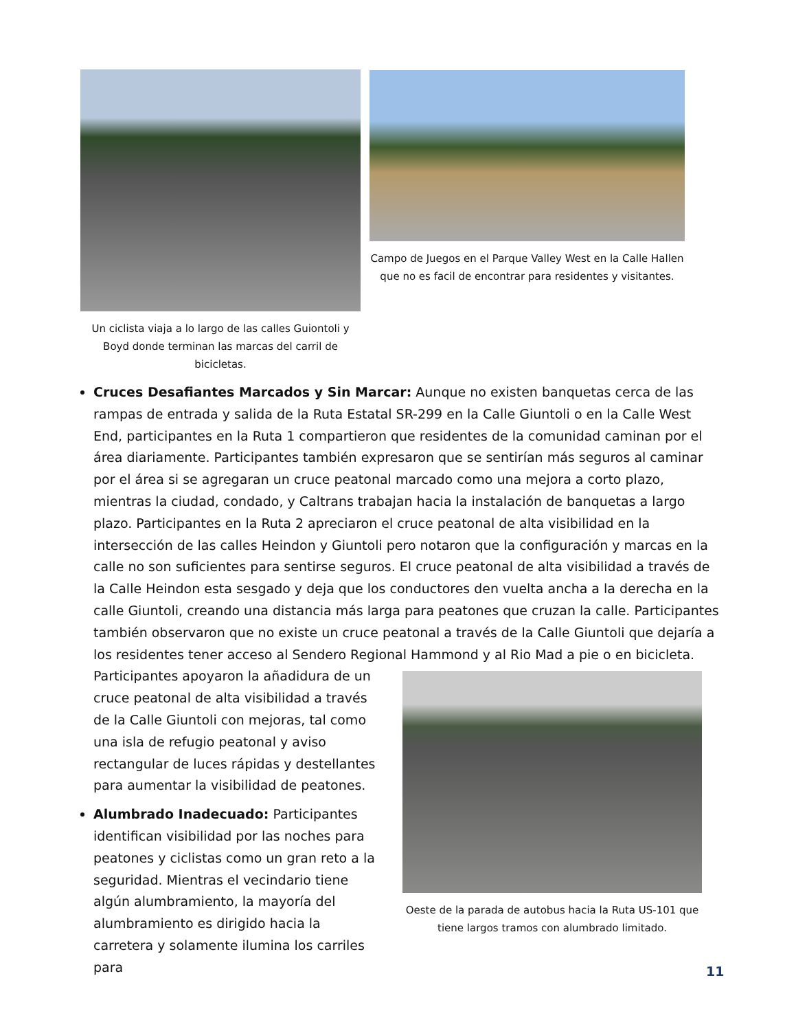Un ciclista viaja a lo largo de las calles Guiontoli y Boyd donde terminan las marcas del carril de bicicletas.
Campo de Juegos en el Parque Valley West en la Calle Hallen que no es facil de encontrar para residentes y visitantes.
Cruces Desafiantes Marcados y Sin Marcar: Aunque no existen banquetas cerca de las rampas de entrada y salida de la Ruta Estatal SR-299 en la Calle Giuntoli o en la Calle West End, participantes en la Ruta 1 compartieron que residentes de la comunidad caminan por el área diariamente. Participantes también expresaron que se sentirían más seguros al caminar por el área si se agregaran un cruce peatonal marcado como una mejora a corto plazo, mientras la ciudad, condado, y Caltrans trabajan hacia la instalación de banquetas a largo plazo. Participantes en la Ruta 2 apreciaron el cruce peatonal de alta visibilidad en la intersección de las calles Heindon y Giuntoli pero notaron que la configuración y marcas en la calle no son suficientes para sentirse seguros. El cruce peatonal de alta visibilidad a través de la Calle Heindon esta sesgado y deja que los conductores den vuelta ancha a la derecha en la calle Giuntoli, creando una distancia más larga para peatones que cruzan la calle. Participantes también observaron que no existe un cruce peatonal a través de la Calle Giuntoli que dejaría a los residentes tener acceso al Sendero Regional
Oeste de la parada de autobus hacia la Ruta US-101 que tiene largos tramos con alumbrado limitado.
Hammond y al Rio Mad a pie o en bicicleta. Participantes apoyaron la añadidura de un cruce peatonal de alta visibilidad a través de la Calle Giuntoli con mejoras, tal como una isla de refugio peatonal y aviso rectangular de luces rápidas y destellantes para aumentar la visibilidad de peatones.
Alumbrado Inadecuado: Participantes identifican visibilidad por las noches para peatones y ciclistas como un gran reto a la seguridad. Mientras el vecindario tiene algún alumbramiento, la mayoría del alumbramiento es dirigido hacia la carretera y solamente ilumina los carriles para
11